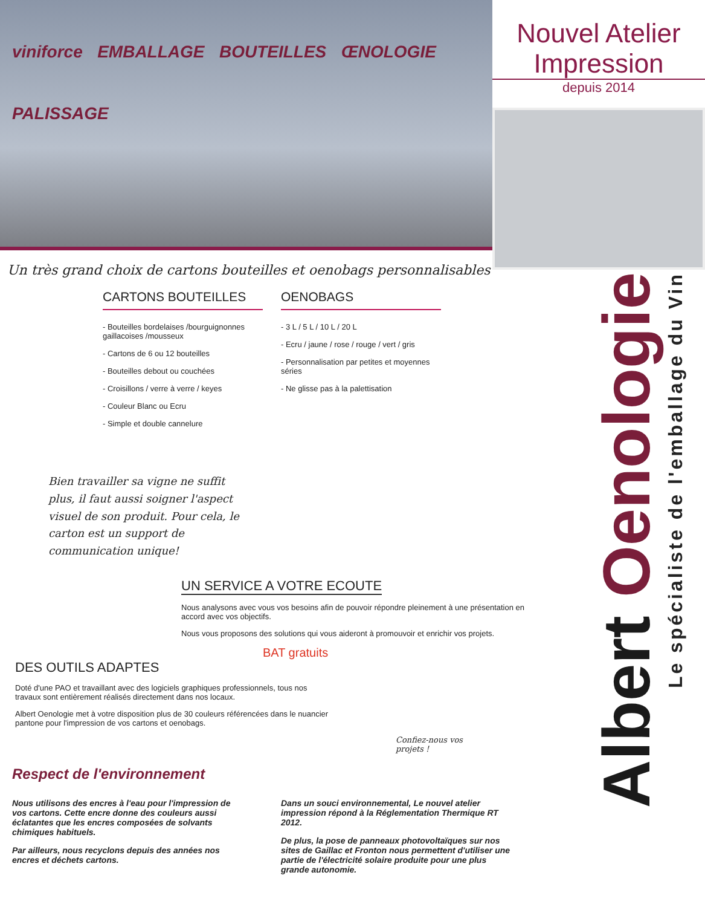viniforce EMBALLAGE BOUTEILLES ŒNOLOGIE PALISSAGE
Nouvel Atelier Impression
depuis 2014
Un très grand choix de cartons bouteilles et oenobags personnalisables
CARTONS BOUTEILLES
- Bouteilles bordelaises /bourguignonnes gaillacoises /mousseux
- Cartons de 6 ou 12 bouteilles
- Bouteilles debout ou couchées
- Croisillons / verre à verre / keyes
- Couleur Blanc ou Ecru
- Simple et double cannelure
OENOBAGS
- 3 L / 5 L / 10 L / 20 L
- Ecru / jaune / rose / rouge / vert / gris
- Personnalisation par petites et moyennes séries
- Ne glisse pas à la palettisation
Bien travailler sa vigne ne suffit plus, il faut aussi soigner l'aspect visuel de son produit. Pour cela, le carton est un support de communication unique!
UN SERVICE A VOTRE ECOUTE
Nous analysons avec vous vos besoins afin de pouvoir répondre pleinement à une présentation en accord avec vos objectifs.
Nous vous proposons des solutions qui vous aideront à promouvoir et enrichir vos projets.
BAT gratuits
DES OUTILS ADAPTES
Doté d'une PAO et travaillant avec des logiciels graphiques professionnels, tous nos travaux sont entièrement réalisés directement dans nos locaux.
Albert Oenologie met à votre disposition plus de 30 couleurs référencées dans le nuancier pantone pour l'impression de vos cartons et oenobags.
Confiez-nous vos projets !
Respect de l'environnement
Nous utilisons des encres à l'eau pour l'impression de vos cartons. Cette encre donne des couleurs aussi éclatantes que les encres composées de solvants chimiques habituels.
Par ailleurs, nous recyclons depuis des années nos encres et déchets cartons.
Dans un souci environnemental, Le nouvel atelier impression répond à la Réglementation Thermique RT 2012.
De plus, la pose de panneaux photovoltaïques sur nos sites de Gaillac et Fronton nous permettent d'utiliser une partie de l'électricité solaire produite pour une plus grande autonomie.
Albert Oenologie
Le spécialiste de l'emballage du Vin